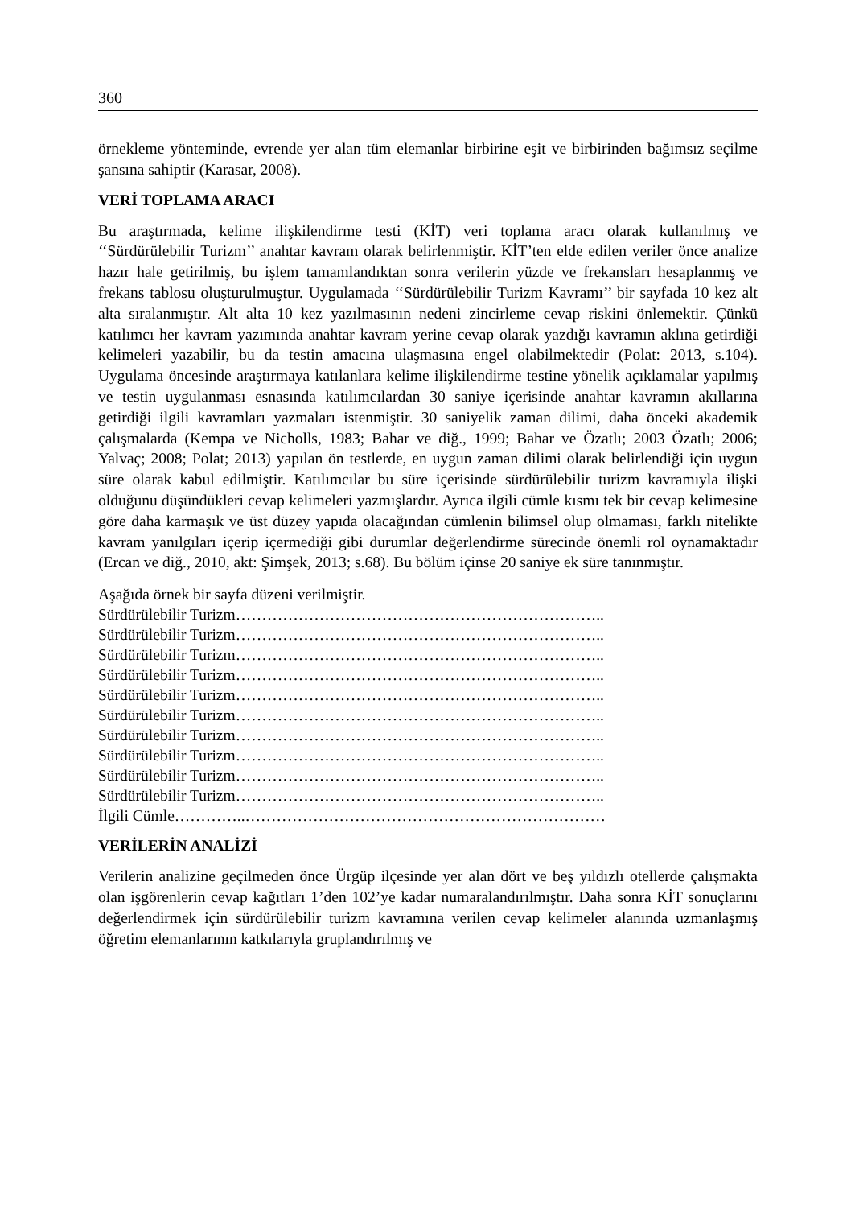360
örnekleme yönteminde, evrende yer alan tüm elemanlar birbirine eşit ve birbirinden bağımsız seçilme şansına sahiptir (Karasar, 2008).
VERİ TOPLAMA ARACI
Bu araştırmada, kelime ilişkilendirme testi (KİT) veri toplama aracı olarak kullanılmış ve ‘‘Sürdürülebilir Turizm’’ anahtar kavram olarak belirlenmiştir. KİT’ten elde edilen veriler önce analize hazır hale getirilmiş, bu işlem tamamlandıktan sonra verilerin yüzde ve frekansları hesaplanmış ve frekans tablosu oluşturulmuştur. Uygulamada ‘‘Sürdürülebilir Turizm Kavramı’’ bir sayfada 10 kez alt alta sıralanmıştır. Alt alta 10 kez yazılmasının nedeni zincirleme cevap riskini önlemektir. Çünkü katılımcı her kavram yazımında anahtar kavram yerine cevap olarak yazdığı kavramın aklına getirdiği kelimeleri yazabilir, bu da testin amacına ulaşmasına engel olabilmektedir (Polat: 2013, s.104). Uygulama öncesinde araştırmaya katılanlara kelime ilişkilendirme testine yönelik açıklamalar yapılmış ve testin uygulanması esnasında katılımcılardan 30 saniye içerisinde anahtar kavramın akıllarına getirdiği ilgili kavramları yazmaları istenmiştir. 30 saniyelik zaman dilimi, daha önceki akademik çalışmalarda (Kempa ve Nicholls, 1983; Bahar ve diğ., 1999; Bahar ve Özatlı; 2003 Özatlı; 2006; Yalvaç; 2008; Polat; 2013) yapılan ön testlerde, en uygun zaman dilimi olarak belirlendiği için uygun süre olarak kabul edilmiştir. Katılımcılar bu süre içerisinde sürdürülebilir turizm kavramıyla ilişki olduğunu düşündükleri cevap kelimeleri yazmışlardır. Ayrıca ilgili cümle kısmı tek bir cevap kelimesine göre daha karmaşık ve üst düzey yapıda olacağından cümlenin bilimsel olup olmaması, farklı nitelikte kavram yanılgıları içerip içermediği gibi durumlar değerlendirme sürecinde önemli rol oynamaktadır (Ercan ve diğ., 2010, akt: Şimşek, 2013; s.68). Bu bölüm içinse 20 saniye ek süre tanınmıştır.
Aşağıda örnek bir sayfa düzeni verilmiştir.
Sürdürülebilir Turizm……………………………………………………………..
Sürdürülebilir Turizm……………………………………………………………..
Sürdürülebilir Turizm……………………………………………………………..
Sürdürülebilir Turizm……………………………………………………………..
Sürdürülebilir Turizm……………………………………………………………..
Sürdürülebilir Turizm……………………………………………………………..
Sürdürülebilir Turizm……………………………………………………………..
Sürdürülebilir Turizm……………………………………………………………..
Sürdürülebilir Turizm……………………………………………………………..
Sürdürülebilir Turizm……………………………………………………………..
İlgili Cümle…………..……………………………………………………………
VERİLERİN ANALİZİ
Verilerin analizine geçilmeden önce Ürgüp ilçesinde yer alan dört ve beş yıldızlı otellerde çalışmakta olan işgörenlerin cevap kağıtları 1’den 102’ye kadar numaralandırılmıştır. Daha sonra KİT sonuçlarını değerlendirmek için sürdürülebilir turizm kavramına verilen cevap kelimeler alanında uzmanlaşmış öğretim elemanlarının katkılarıyla gruplandırılmış ve